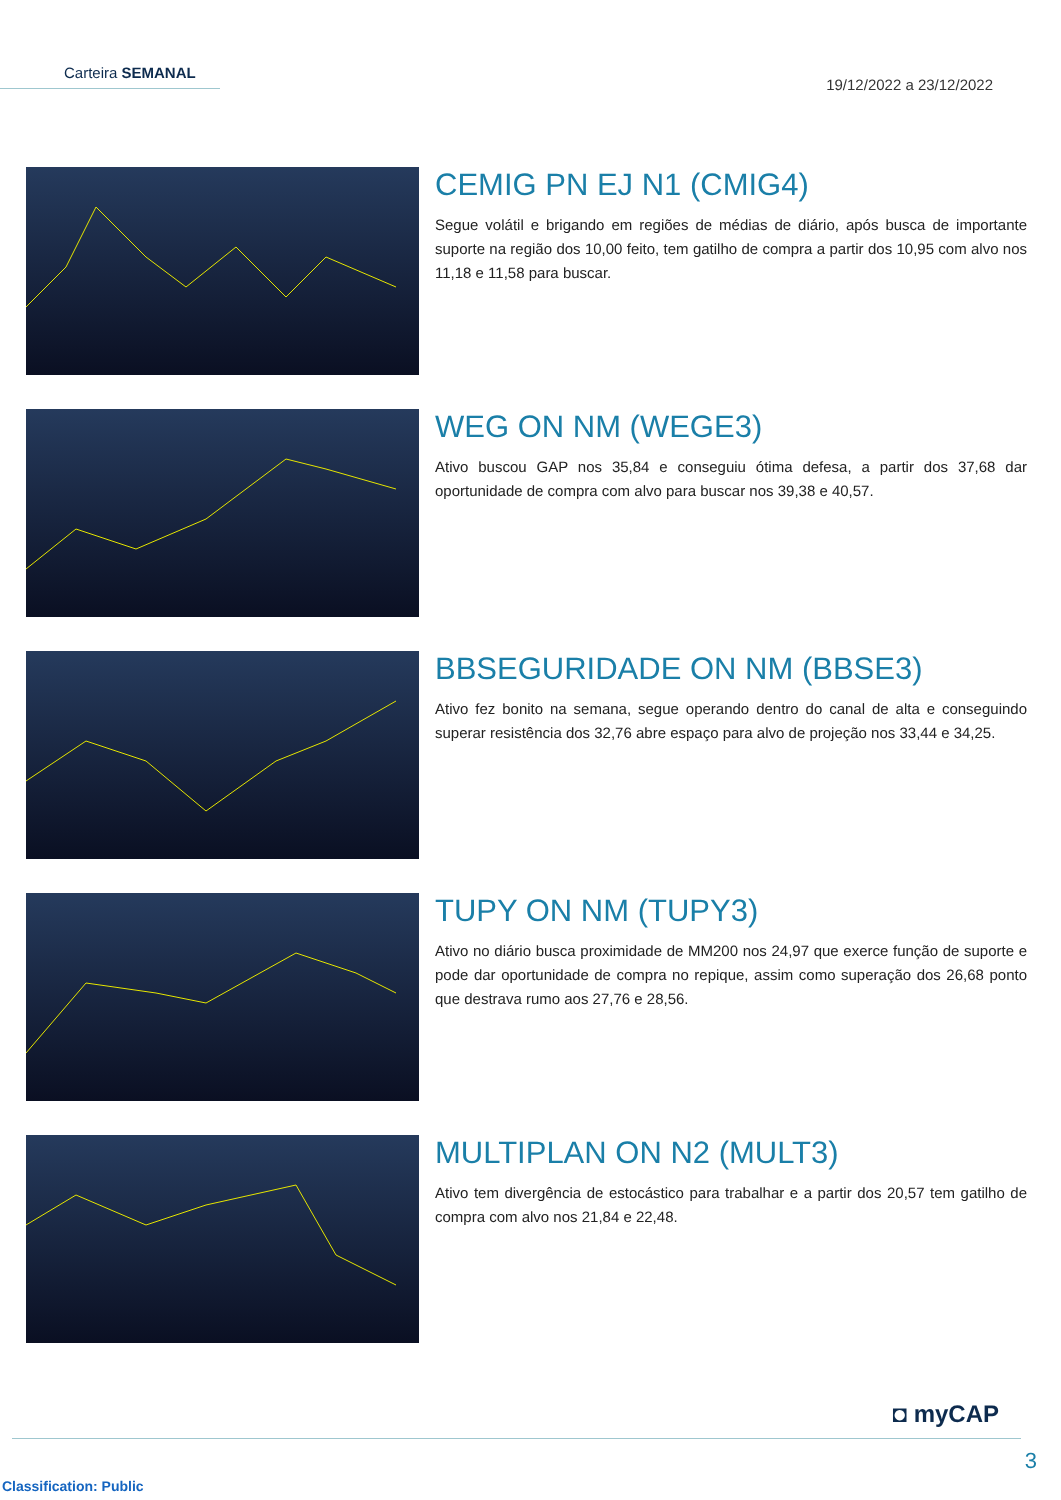Carteira SEMANAL
19/12/2022 a 23/12/2022
CEMIG PN EJ N1 (CMIG4)
Segue volátil e brigando em regiões de médias de diário, após busca de importante suporte na região dos 10,00 feito, tem gatilho de compra a partir dos 10,95 com alvo nos 11,18 e 11,58 para buscar.
WEG ON NM (WEGE3)
Ativo buscou GAP nos 35,84 e conseguiu ótima defesa, a partir dos 37,68 dar oportunidade de compra com alvo para buscar nos 39,38 e 40,57.
BBSEGURIDADE ON NM (BBSE3)
Ativo fez bonito na semana, segue operando dentro do canal de alta e conseguindo superar resistência dos 32,76 abre espaço para alvo de projeção nos 33,44 e 34,25.
TUPY ON NM (TUPY3)
Ativo no diário busca proximidade de MM200 nos 24,97 que exerce função de suporte e pode dar oportunidade de compra no repique, assim como superação dos 26,68 ponto que destrava rumo aos 27,76 e 28,56.
MULTIPLAN ON N2 (MULT3)
Ativo tem divergência de estocástico para trabalhar e a partir dos 20,57 tem gatilho de compra com alvo nos 21,84 e 22,48.
◘ myCAP
3
Classification: Public